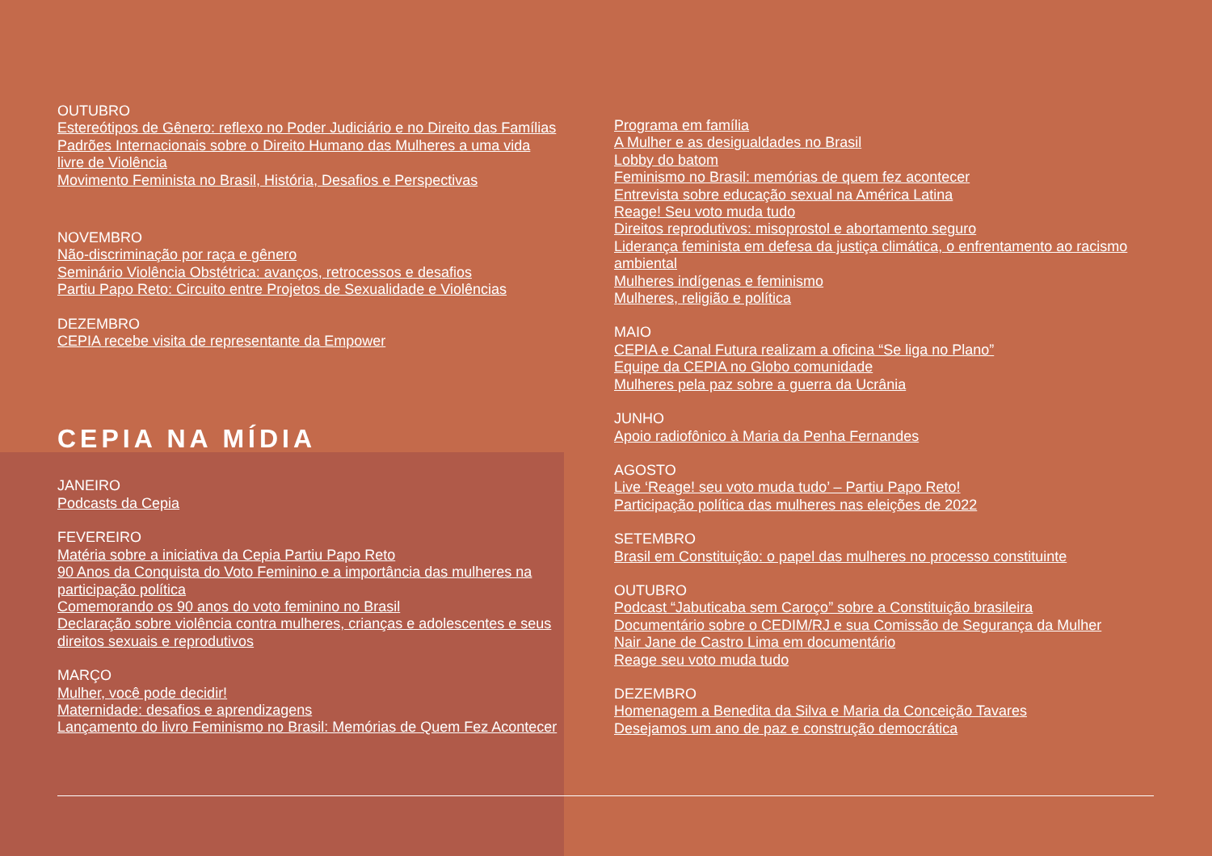OUTUBRO
Estereótipos de Gênero: reflexo no Poder Judiciário e no Direito das Famílias
Padrões Internacionais sobre o Direito Humano das Mulheres a uma vida livre de Violência
Movimento Feminista no Brasil, História, Desafios e Perspectivas
NOVEMBRO
Não-discriminação por raça e gênero
Seminário Violência Obstétrica: avanços, retrocessos e desafios
Partiu Papo Reto: Circuito entre Projetos de Sexualidade e Violências
DEZEMBRO
CEPIA recebe visita de representante da Empower
CEPIA NA MÍDIA
JANEIRO
Podcasts da Cepia
FEVEREIRO
Matéria sobre a iniciativa da Cepia Partiu Papo Reto
90 Anos da Conquista do Voto Feminino e a importância das mulheres na participação política
Comemorando os 90 anos do voto feminino no Brasil
Declaração sobre violência contra mulheres, crianças e adolescentes e seus direitos sexuais e reprodutivos
MARÇO
Mulher, você pode decidir!
Maternidade: desafios e aprendizagens
Lançamento do livro Feminismo no Brasil: Memórias de Quem Fez Acontecer
Programa em família
A Mulher e as desigualdades no Brasil
Lobby do batom
Feminismo no Brasil: memórias de quem fez acontecer
Entrevista sobre educação sexual na América Latina
Reage! Seu voto muda tudo
Direitos reprodutivos: misoprostol e abortamento seguro
Liderança feminista em defesa da justiça climática, o enfrentamento ao racismo ambiental
Mulheres indígenas e feminismo
Mulheres, religião e política
MAIO
CEPIA e Canal Futura realizam a oficina “Se liga no Plano”
Equipe da CEPIA no Globo comunidade
Mulheres pela paz sobre a guerra da Ucrânia
JUNHO
Apoio radiofônico à Maria da Penha Fernandes
AGOSTO
Live ‘Reage! seu voto muda tudo’ – Partiu Papo Reto!
Participação política das mulheres nas eleições de 2022
SETEMBRO
Brasil em Constituição: o papel das mulheres no processo constituinte
OUTUBRO
Podcast “Jabuticaba sem Caroço” sobre a Constituição brasileira
Documentário sobre o CEDIM/RJ e sua Comissão de Segurança da Mulher
Nair Jane de Castro Lima em documentário
Reage seu voto muda tudo
DEZEMBRO
Homenagem a Benedita da Silva e Maria da Conceição Tavares
Desejamos um ano de paz e construção democrática